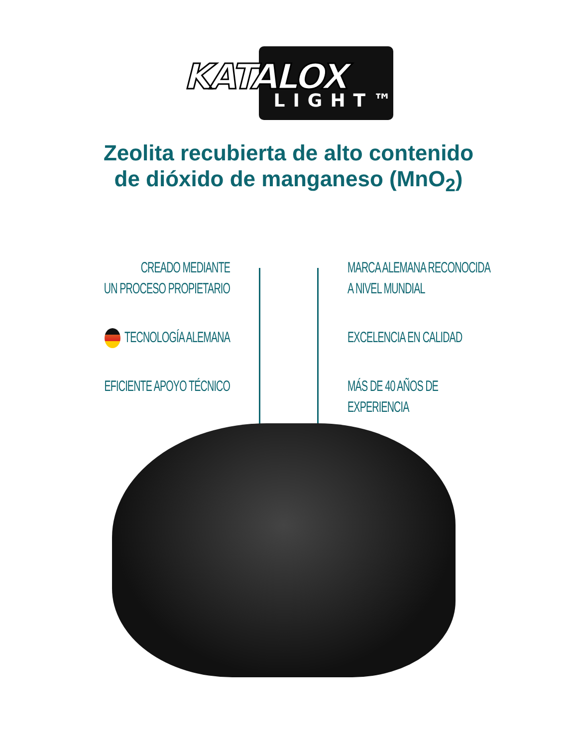KATALOX
LIGHT™
Zeolita recubierta de alto contenido
de dióxido de manganeso (MnO<sub>2</sub>)
CREADO MEDIANTE
UN PROCESO PROPIETARIO
TECNOLOGÍA ALEMANA
EFICIENTE APOYO TÉCNICO
MARCA ALEMANA RECONOCIDA
A NIVEL MUNDIAL
EXCELENCIA EN CALIDAD
MÁS DE 40 AÑOS DE EXPERIENCIA